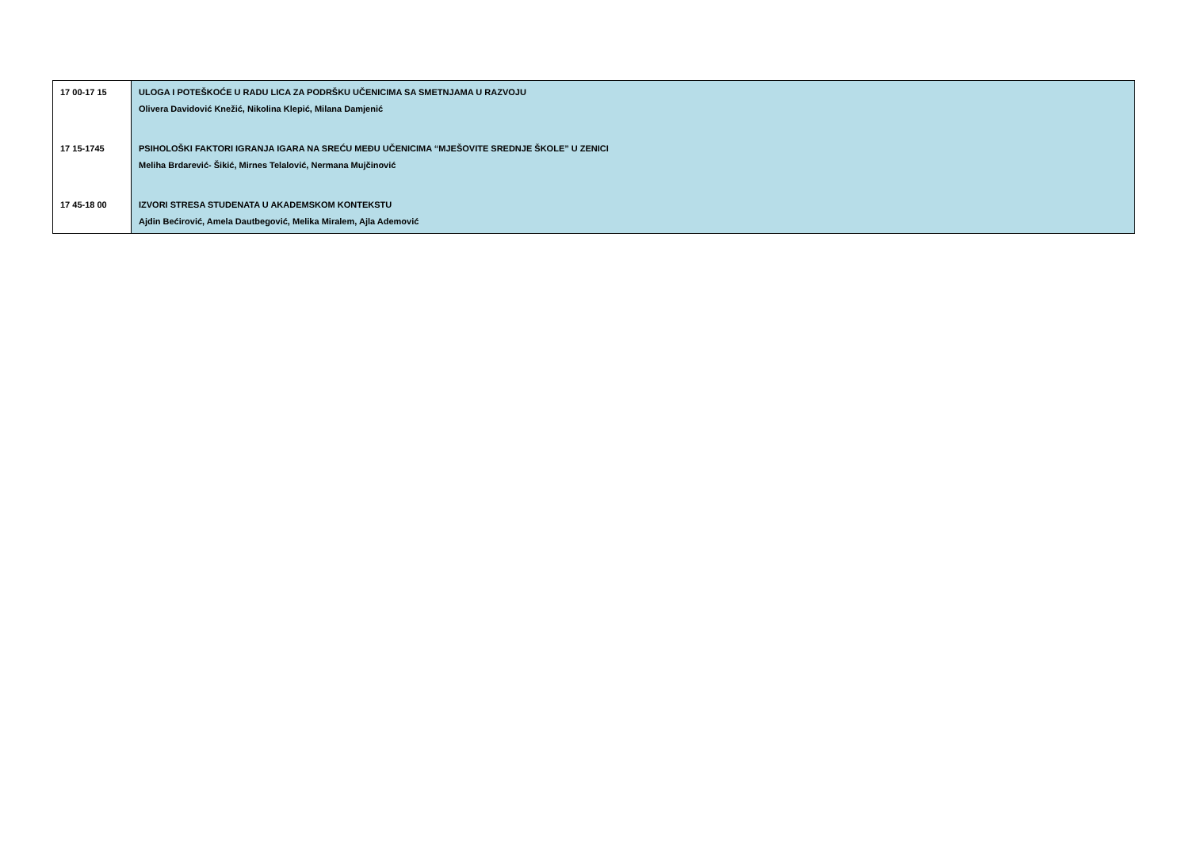| 17 00-17 15 | ULOGA I POTEŠKOĆE U RADU LICA ZA PODRŠKU UČENICIMA SA SMETNJAMA U RAZVOJU Olivera Davidović Knežić, Nikolina Klepić, Milana Damjenić |
| 17 15-1745 | PSIHOLOŠKI FAKTORI IGRANJA IGARA NA SREĆU MEĐU UČENICIMA “MJEŠOVITE SREDNJE ŠKOLE” U ZENICI Meliha Brdarević- Šikić, Mirnes Telalović, Nermana Mujčinović |
| 17 45-18 00 | IZVORI STRESA STUDENATA U AKADEMSKOM KONTEKSTU Ajdin Bećirović, Amela Dautbegović, Melika Miralem, Ajla Ademović |